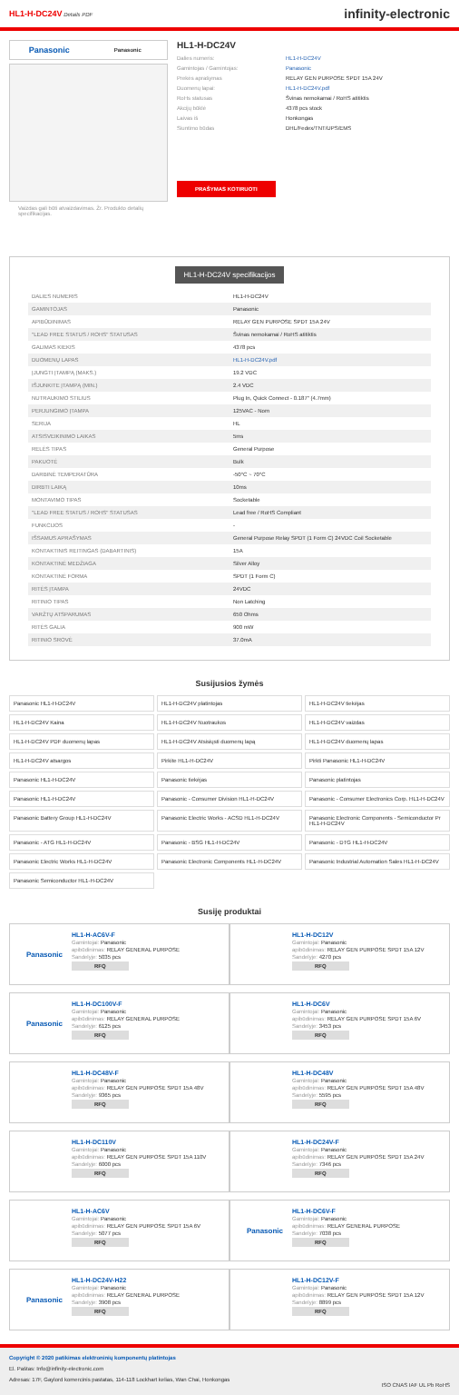HL1-H-DC24V Details PDF
infinity-electronic
Panasonic Panasonic
Vaizdas gali būti atvaizdavimas. Žr. Produkto detalių specifikacijas.
HL1-H-DC24V
Dalies numeris: HL1-H-DC24V
Gamintojas / Gamintojas: Panasonic
Prekės aprašymas RELAY GEN PURPOSE SPDT 15A 24V
Duomenų lapai: HL1-H-DC24V.pdf
RoHs statusas Švinas nemokamai / RoHS atitiktis
Akcijų būklė 4378 pcs stock
Laivas iš Honkongas
Siuntimo būdas DHL/Fedex/TNT/UPS/EMS
PRAŠYMAS KOTIRUOTI
HL1-H-DC24V specifikacijos
| DALIES NUMERIS | HL1-H-DC24V |
| GAMINTOJAS | Panasonic |
| APIBŪDINIMAS | RELAY GEN PURPOSE SPDT 15A 24V |
| "LEAD FREE STATUS / ROHS" STATUSAS | Švinas nemokamai / RoHS atitiktis |
| GALIMAS KIEKIS | 4378 pcs |
| DUOMENŲ LAPAS | HL1-H-DC24V.pdf |
| ĮJUNGTI ĮTAMPĄ (MAKS.) | 19.2 VDC |
| IŠJUNKITE ĮTAMPĄ (MIN.) | 2.4 VDC |
| NUTRAUKIMO STILIUS | Plug In, Quick Connect - 0.187" (4.7mm) |
| PERJUNGIMO ĮTAMPA | 125VAC - Nom |
| SERIJA | HL |
| ATSISVEIKINIMO LAIKAS | 5ms |
| RELĖS TIPAS | General Purpose |
| PAKUOTĖ | Bulk |
| DARBINĖ TEMPERATŪRA | -50°C ~ 70°C |
| DIRBTI LAIKĄ | 10ms |
| MONTAVIMO TIPAS | Socketable |
| "LEAD FREE STATUS / ROHS" STATUSAS | Lead free / RoHS Compliant |
| FUNKCIJOS | - |
| IŠSAMUS APRAŠYMAS | General Purpose Relay SPDT (1 Form C) 24VDC Coil Socketable |
| KONTAKTINIS REITINGAS (DABARTINIS) | 15A |
| KONTAKTINĖ MEDŽIAGA | Silver Alloy |
| KONTAKTINĖ FORMA | SPDT (1 Form C) |
| RITĖS ĮTAMPA | 24VDC |
| RITINIO TIPAS | Non Latching |
| VARŽTŲ ATSPARUMAS | 650 Ohms |
| RITĖS GALIA | 900 mW |
| RITINIO SROVĖ | 37.0mA |
Susijusios žymės
Panasonic HL1-H-DC24V
HL1-H-DC24V platintojas
HL1-H-DC24V tiekėjas
HL1-H-DC24V Kaina
HL1-H-DC24V Nuotraukos
HL1-H-DC24V vaizdas
HL1-H-DC24V PDF duomenų lapas
HL1-H-DC24V Atsisiųsti duomenų lapą
HL1-H-DC24V duomenų lapas
HL1-H-DC24V atsargos
Pirkite HL1-H-DC24V
Pirkti Panasonic HL1-H-DC24V
Panasonic HL1-H-DC24V
Panasonic tiekėjas
Panasonic platintojas
Panasonic HL1-H-DC24V
Panasonic - Consumer Division HL1-H-DC24V
Panasonic - Consumer Electronics Corp. HL1-H-DC24V
Panasonic Battery Group HL1-H-DC24V
Panasonic Electric Works - ACSD HL1-H-DC24V
Panasonic Electronic Components - Semiconductor Pr HL1-H-DC24V
Panasonic - ATG HL1-H-DC24V
Panasonic - BSG HL1-H-DC24V
Panasonic - DTG HL1-H-DC24V
Panasonic Electric Works HL1-H-DC24V
Panasonic Electronic Components HL1-H-DC24V
Panasonic Industrial Automation Sales HL1-H-DC24V
Panasonic Semiconductor HL1-H-DC24V
Susiję produktai
Panasonic HL1-H-AC6V-F
Gamintojai: Panasonic
apibūdinimas: RELAY GENERAL PURPOSE
Sandelyje: 5035 pcs
RFQ
HL1-H-DC12V
Gamintojai: Panasonic
apibūdinimas: RELAY GEN PURPOSE SPDT 15A 12V
Sandelyje: 4270 pcs
RFQ
Panasonic HL1-H-DC100V-F
Gamintojai: Panasonic
apibūdinimas: RELAY GENERAL PURPOSE
Sandelyje: 6125 pcs
RFQ
HL1-H-DC6V
Gamintojai: Panasonic
apibūdinimas: RELAY GEN PURPOSE SPDT 15A 6V
Sandelyje: 3453 pcs
RFQ
HL1-H-DC48V-F
Gamintojai: Panasonic
apibūdinimas: RELAY GEN PURPOSE SPDT 15A 48V
Sandelyje: 9365 pcs
RFQ
HL1-H-DC48V
Gamintojai: Panasonic
apibūdinimas: RELAY GEN PURPOSE SPDT 15A 48V
Sandelyje: 5595 pcs
RFQ
HL1-H-DC110V
Gamintojai: Panasonic
apibūdinimas: RELAY GEN PURPOSE SPDT 15A 110V
Sandelyje: 6000 pcs
RFQ
HL1-H-DC24V-F
Gamintojai: Panasonic
apibūdinimas: RELAY GEN PURPOSE SPDT 15A 24V
Sandelyje: 7346 pcs
RFQ
HL1-H-AC6V
Gamintojai: Panasonic
apibūdinimas: RELAY GEN PURPOSE SPDT 15A 6V
Sandelyje: 5077 pcs
RFQ
Panasonic HL1-H-DC6V-F
Gamintojai: Panasonic
apibūdinimas: RELAY GENERAL PURPOSE
Sandelyje: 7038 pcs
RFQ
Panasonic HL1-H-DC24V-H22
Gamintojai: Panasonic
apibūdinimas: RELAY GENERAL PURPOSE
Sandelyje: 3908 pcs
RFQ
HL1-H-DC12V-F
Gamintojai: Panasonic
apibūdinimas: RELAY GEN PURPOSE SPDT 15A 12V
Sandelyje: 8899 pcs
RFQ
Copyright © 2020 patikimas elektroninių komponentų platintojas
El. Paštas: Info@infinity-electronic.com
Adresas: 17F, Gaylord komercinis pastatas, 114-118 Lockhart kelias, Wan Chai, Honkongas
ISO CNAS IAF UL Pb RoHS